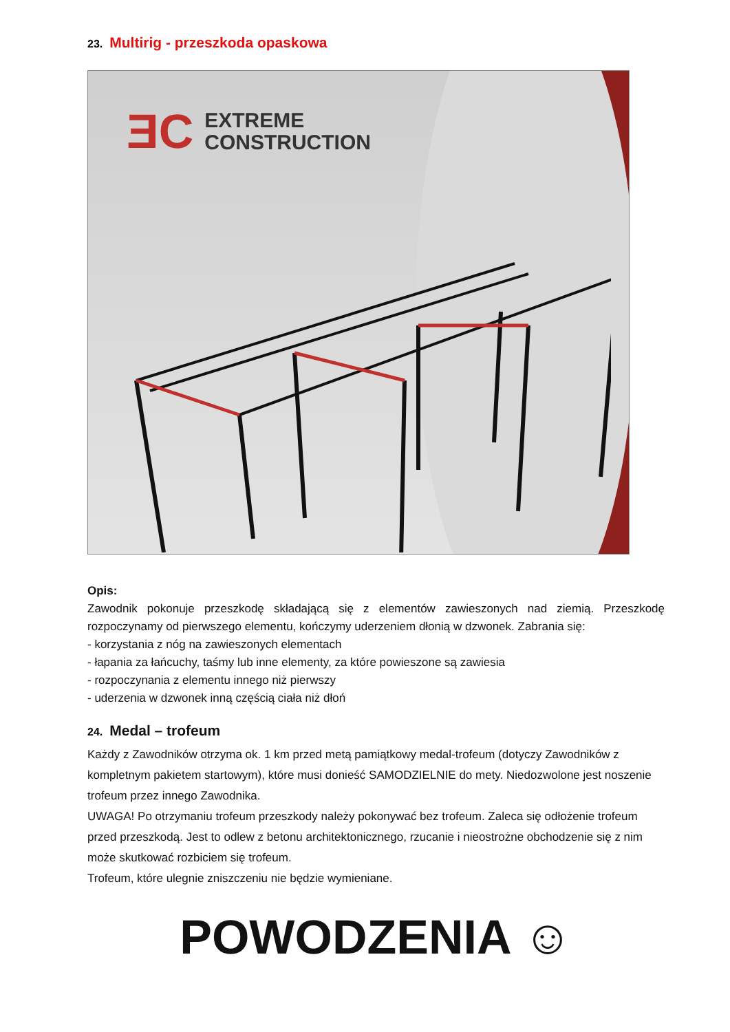23. Multirig - przeszkoda opaskowa
ƎC
EXTREME
CONSTRUCTION
Opis:
Zawodnik pokonuje przeszkodę składającą się z elementów zawieszonych nad ziemią. Przeszkodę rozpoczynamy od pierwszego elementu, kończymy uderzeniem dłonią w dzwonek. Zabrania się:
- korzystania z nóg na zawieszonych elementach
- łapania za łańcuchy, taśmy lub inne elementy, za które powieszone są zawiesia
- rozpoczynania z elementu innego niż pierwszy
- uderzenia w dzwonek inną częścią ciała niż dłoń
24. Medal – trofeum
Każdy z Zawodników otrzyma ok. 1 km przed metą pamiątkowy medal-trofeum (dotyczy Zawodników z kompletnym pakietem startowym), które musi donieść SAMODZIELNIE do mety. Niedozwolone jest noszenie trofeum przez innego Zawodnika.
UWAGA! Po otrzymaniu trofeum przeszkody należy pokonywać bez trofeum. Zaleca się odłożenie trofeum przed przeszkodą. Jest to odlew z betonu architektonicznego, rzucanie i nieostrożne obchodzenie się z nim może skutkować rozbiciem się trofeum.
Trofeum, które ulegnie zniszczeniu nie będzie wymieniane.
POWODZENIA ☺